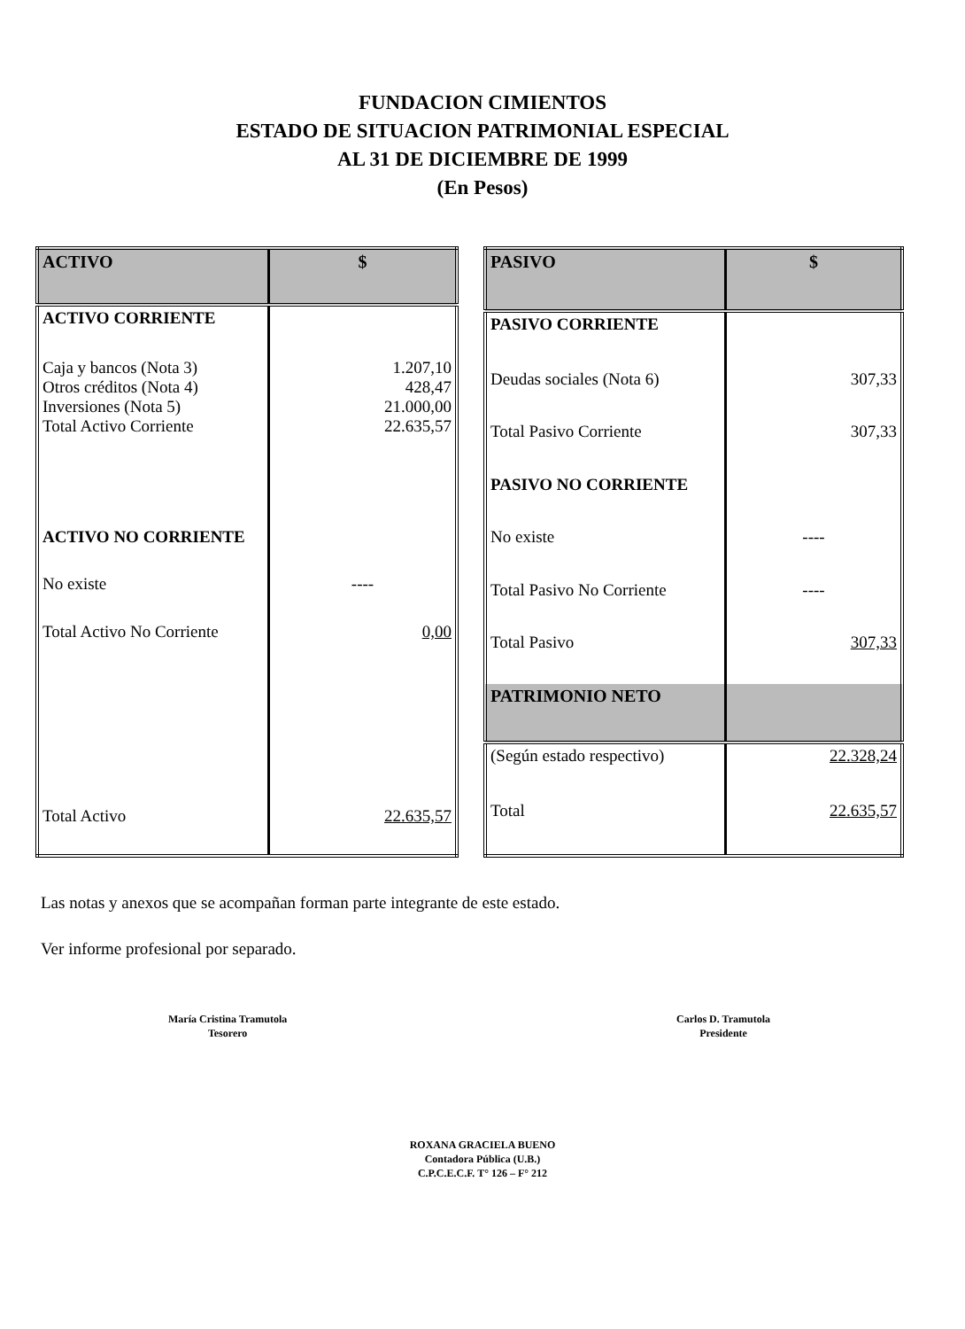FUNDACION CIMIENTOS
ESTADO DE SITUACION PATRIMONIAL ESPECIAL
AL 31 DE DICIEMBRE DE 1999
(En Pesos)
| ACTIVO | $ |
| --- | --- |
| ACTIVO CORRIENTE | |
| Caja y bancos (Nota 3) Otros créditos (Nota 4) Inversiones (Nota 5) Total Activo Corriente | 1.207,10 428,47 21.000,00 22.635,57 |
| ACTIVO NO CORRIENTE | |
| No existe | ---- |
| Total Activo No Corriente | 0,00 |
| Total Activo | 22.635,57 |
| PASIVO | $ |
| --- | --- |
| PASIVO CORRIENTE | |
| Deudas sociales (Nota 6) | 307,33 |
| Total Pasivo Corriente | 307,33 |
| PASIVO NO CORRIENTE | |
| No existe | ---- |
| Total Pasivo No Corriente | ---- |
| Total Pasivo | 307,33 |
| PATRIMONIO NETO | |
| (Según estado respectivo) | 22.328,24 |
| Total | 22.635,57 |
Las notas y anexos que se acompañan forman parte integrante de este estado.
Ver informe profesional por separado.
María Cristina Tramutola
Tesorero
Carlos D. Tramutola
Presidente
ROXANA GRACIELA BUENO
Contadora Pública (U.B.)
C.P.C.E.C.F. T° 126 – F° 212